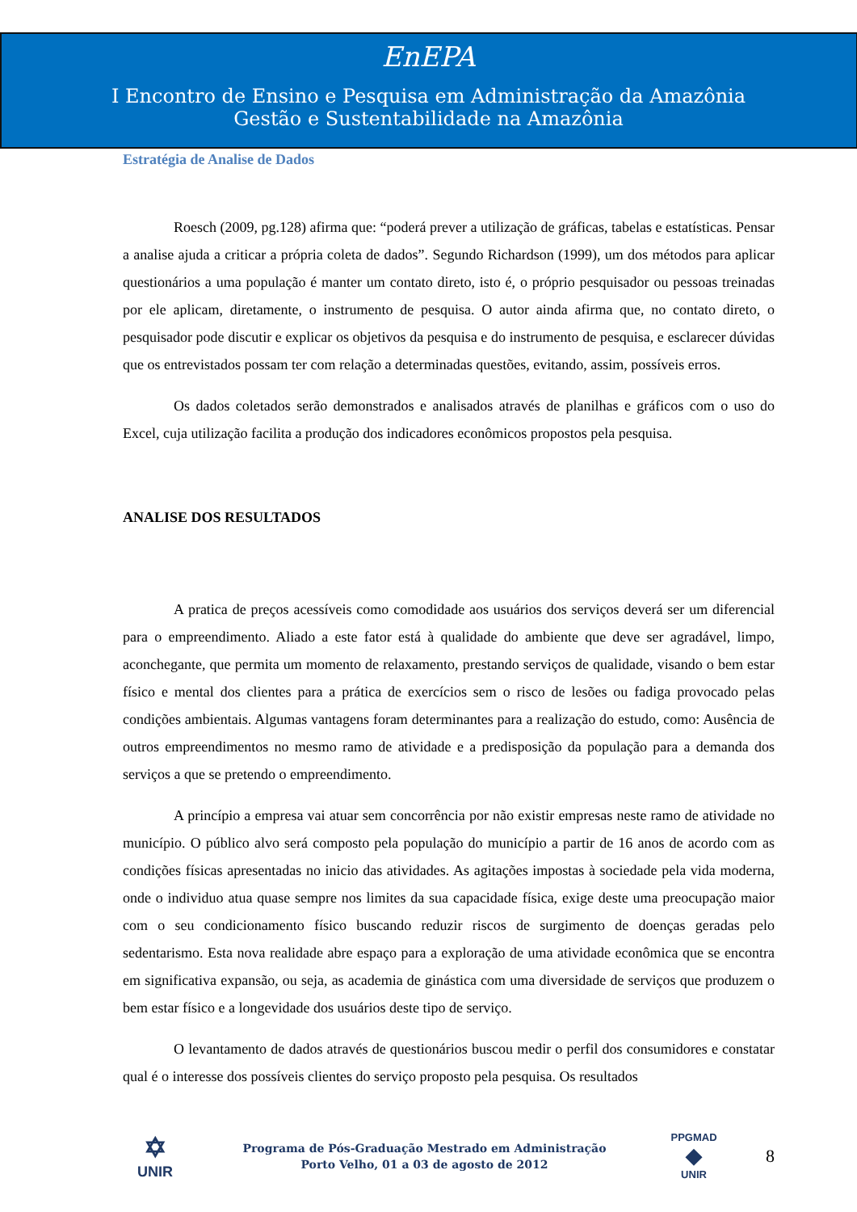EnEPA
I Encontro de Ensino e Pesquisa em Administração da Amazônia
Gestão e Sustentabilidade na Amazônia
Estratégia de Analise de Dados
Roesch (2009, pg.128) afirma que: “poderá prever a utilização de gráficas, tabelas e estatísticas. Pensar a analise ajuda a criticar a própria coleta de dados”. Segundo Richardson (1999), um dos métodos para aplicar questionários a uma população é manter um contato direto, isto é, o próprio pesquisador ou pessoas treinadas por ele aplicam, diretamente, o instrumento de pesquisa. O autor ainda afirma que, no contato direto, o pesquisador pode discutir e explicar os objetivos da pesquisa e do instrumento de pesquisa, e esclarecer dúvidas que os entrevistados possam ter com relação a determinadas questões, evitando, assim, possíveis erros.
Os dados coletados serão demonstrados e analisados através de planilhas e gráficos com o uso do Excel, cuja utilização facilita a produção dos indicadores econômicos propostos pela pesquisa.
ANALISE DOS RESULTADOS
A pratica de preços acessíveis como comodidade aos usuários dos serviços deverá ser um diferencial para o empreendimento. Aliado a este fator está à qualidade do ambiente que deve ser agradável, limpo, aconchegante, que permita um momento de relaxamento, prestando serviços de qualidade, visando o bem estar físico e mental dos clientes para a prática de exercícios sem o risco de lesões ou fadiga provocado pelas condições ambientais. Algumas vantagens foram determinantes para a realização do estudo, como: Ausência de outros empreendimentos no mesmo ramo de atividade e a predisposição da população para a demanda dos serviços a que se pretendo o empreendimento.
A princípio a empresa vai atuar sem concorrência por não existir empresas neste ramo de atividade no município. O público alvo será composto pela população do município a partir de 16 anos de acordo com as condições físicas apresentadas no inicio das atividades. As agitações impostas à sociedade pela vida moderna, onde o individuo atua quase sempre nos limites da sua capacidade física, exige deste uma preocupação maior com o seu condicionamento físico buscando reduzir riscos de surgimento de doenças geradas pelo sedentarismo. Esta nova realidade abre espaço para a exploração de uma atividade econômica que se encontra em significativa expansão, ou seja, as academia de ginástica com uma diversidade de serviços que produzem o bem estar físico e a longevidade dos usuários deste tipo de serviço.
O levantamento de dados através de questionários buscou medir o perfil dos consumidores e constatar qual é o interesse dos possíveis clientes do serviço proposto pela pesquisa. Os resultados
✡
UNIR
Programa de Pós-Graduação Mestrado em Administração
Porto Velho, 01 a 03 de agosto de 2012
PPGMAD
◆
UNIR
8